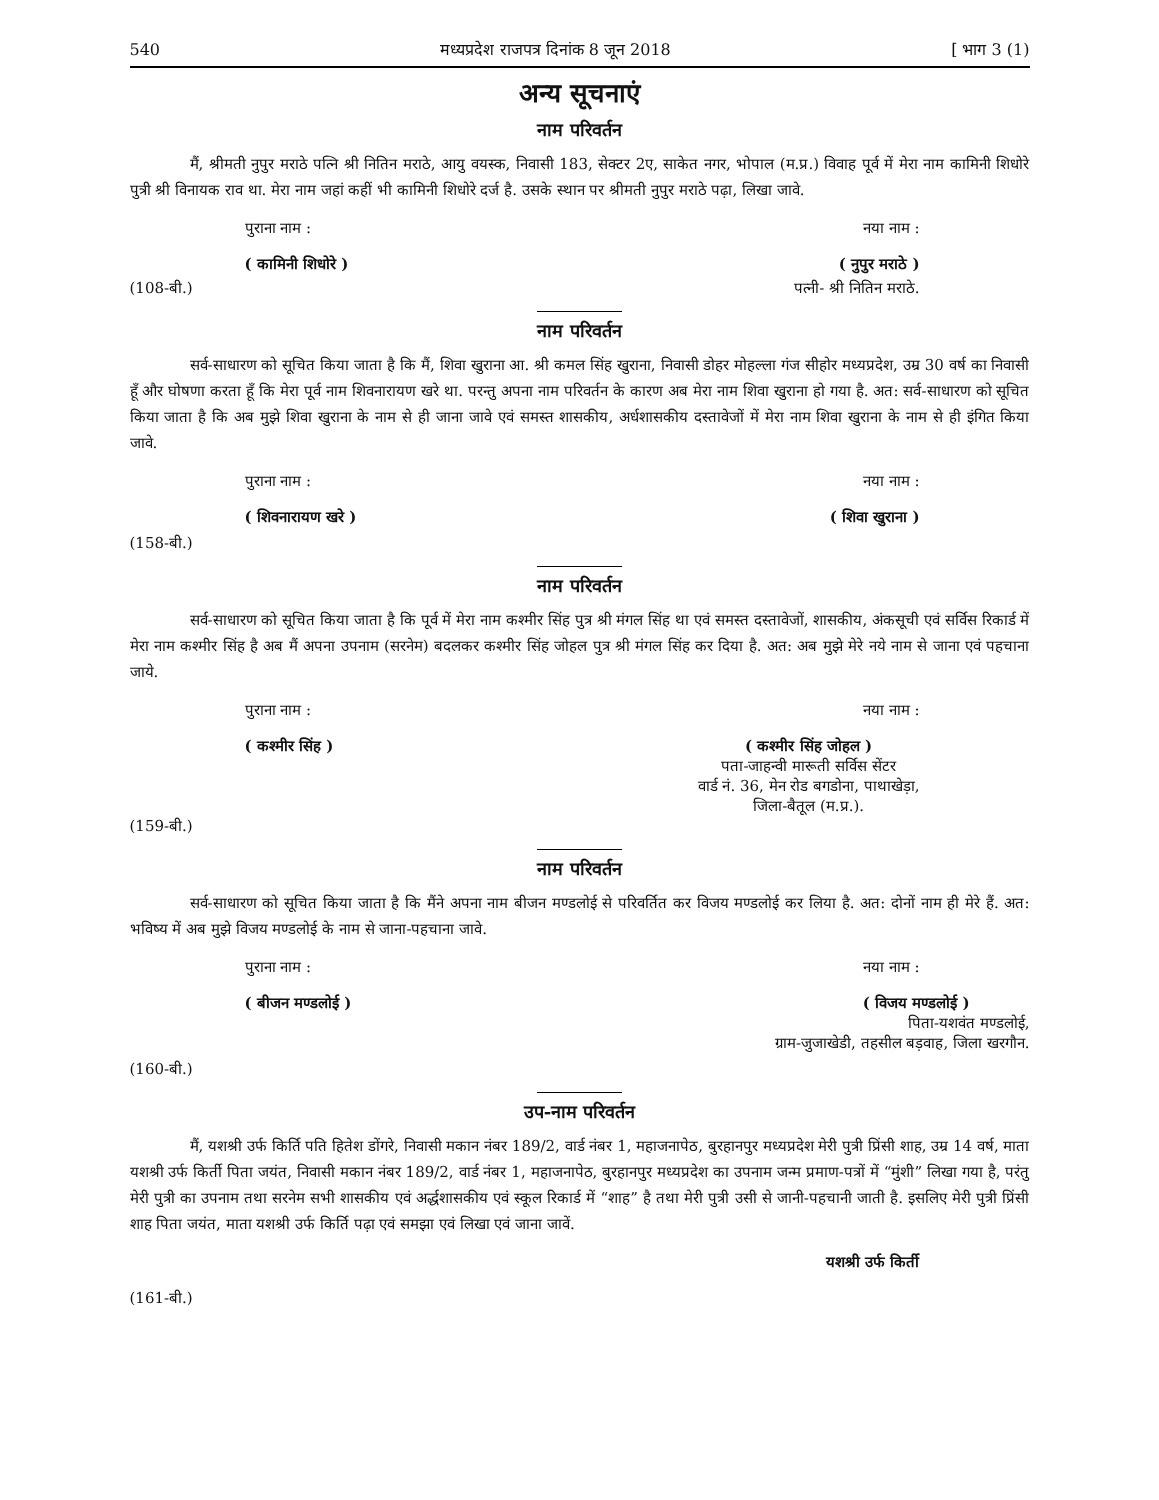540 मध्यप्रदेश राजपत्र दिनांक 8 जून 2018 [ भाग 3 (1)
अन्य सूचनाएं
नाम परिवर्तन
मैं, श्रीमती नुपुर मराठे पत्नि श्री नितिन मराठे, आयु वयस्क, निवासी 183, सेक्टर 2ए, साकेत नगर, भोपाल (म.प्र.) विवाह पूर्व में मेरा नाम कामिनी शिधोरे पुत्री श्री विनायक राव था. मेरा नाम जहां कहीं भी कामिनी शिधोरे दर्ज है. उसके स्थान पर श्रीमती नुपुर मराठे पढ़ा, लिखा जावे.
पुराना नाम : नया नाम :
( कामिनी शिधोरे ) ( नुपुर मराठे )
(108-बी.) पत्नी- श्री नितिन मराठे.
नाम परिवर्तन
सर्व-साधारण को सूचित किया जाता है कि मैं, शिवा खुराना आ. श्री कमल सिंह खुराना, निवासी डोहर मोहल्ला गंज सीहोर मध्यप्रदेश, उम्र 30 वर्ष का निवासी हूँ और घोषणा करता हूँ कि मेरा पूर्व नाम शिवनारायण खरे था. परन्तु अपना नाम परिवर्तन के कारण अब मेरा नाम शिवा खुराना हो गया है. अत: सर्व-साधारण को सूचित किया जाता है कि अब मुझे शिवा खुराना के नाम से ही जाना जावे एवं समस्त शासकीय, अर्धशासकीय दस्तावेजों में मेरा नाम शिवा खुराना के नाम से ही इंगित किया जावे.
पुराना नाम : नया नाम :
( शिवनारायण खरे ) ( शिवा खुराना )
(158-बी.)
नाम परिवर्तन
सर्व-साधारण को सूचित किया जाता है कि पूर्व में मेरा नाम कश्मीर सिंह पुत्र श्री मंगल सिंह था एवं समस्त दस्तावेजों, शासकीय, अंकसूची एवं सर्विस रिकार्ड में मेरा नाम कश्मीर सिंह है अब मैं अपना उपनाम (सरनेम) बदलकर कश्मीर सिंह जोहल पुत्र श्री मंगल सिंह कर दिया है. अत: अब मुझे मेरे नये नाम से जाना एवं पहचाना जाये.
पुराना नाम : नया नाम :
( कश्मीर सिंह ) ( कश्मीर सिंह जोहल )
पता-जाहन्वी मारूती सर्विस सेंटर
वार्ड नं. 36, मेन रोड बगडोना, पाथाखेड़ा,
जिला-बैतूल (म.प्र.).
(159-बी.)
नाम परिवर्तन
सर्व-साधारण को सूचित किया जाता है कि मैंने अपना नाम बीजन मण्डलोई से परिवर्तित कर विजय मण्डलोई कर लिया है. अत: दोनों नाम ही मेरे हैं. अत: भविष्य में अब मुझे विजय मण्डलोई के नाम से जाना-पहचाना जावे.
पुराना नाम : नया नाम :
( बीजन मण्डलोई ) ( विजय मण्डलोई )
पिता-यशवंत मण्डलोई,
ग्राम-जुजाखेडी, तहसील बड़वाह, जिला खरगौन.
(160-बी.)
उप-नाम परिवर्तन
मैं, यशश्री उर्फ किर्ति पति हितेश डोंगरे, निवासी मकान नंबर 189/2, वार्ड नंबर 1, महाजनापेठ, बुरहानपुर मध्यप्रदेश मेरी पुत्री प्रिंसी शाह, उम्र 14 वर्ष, माता यशश्री उर्फ किर्ती पिता जयंत, निवासी मकान नंबर 189/2, वार्ड नंबर 1, महाजनापेठ, बुरहानपुर मध्यप्रदेश का उपनाम जन्म प्रमाण-पत्रों में “मुंशी” लिखा गया है, परंतु मेरी पुत्री का उपनाम तथा सरनेम सभी शासकीय एवं अर्द्धशासकीय एवं स्कूल रिकार्ड में “शाह” है तथा मेरी पुत्री उसी से जानी-पहचानी जाती है. इसलिए मेरी पुत्री प्रिंसी शाह पिता जयंत, माता यशश्री उर्फ किर्ति पढ़ा एवं समझा एवं लिखा एवं जाना जावें.
यशश्री उर्फ किर्ती
(161-बी.)